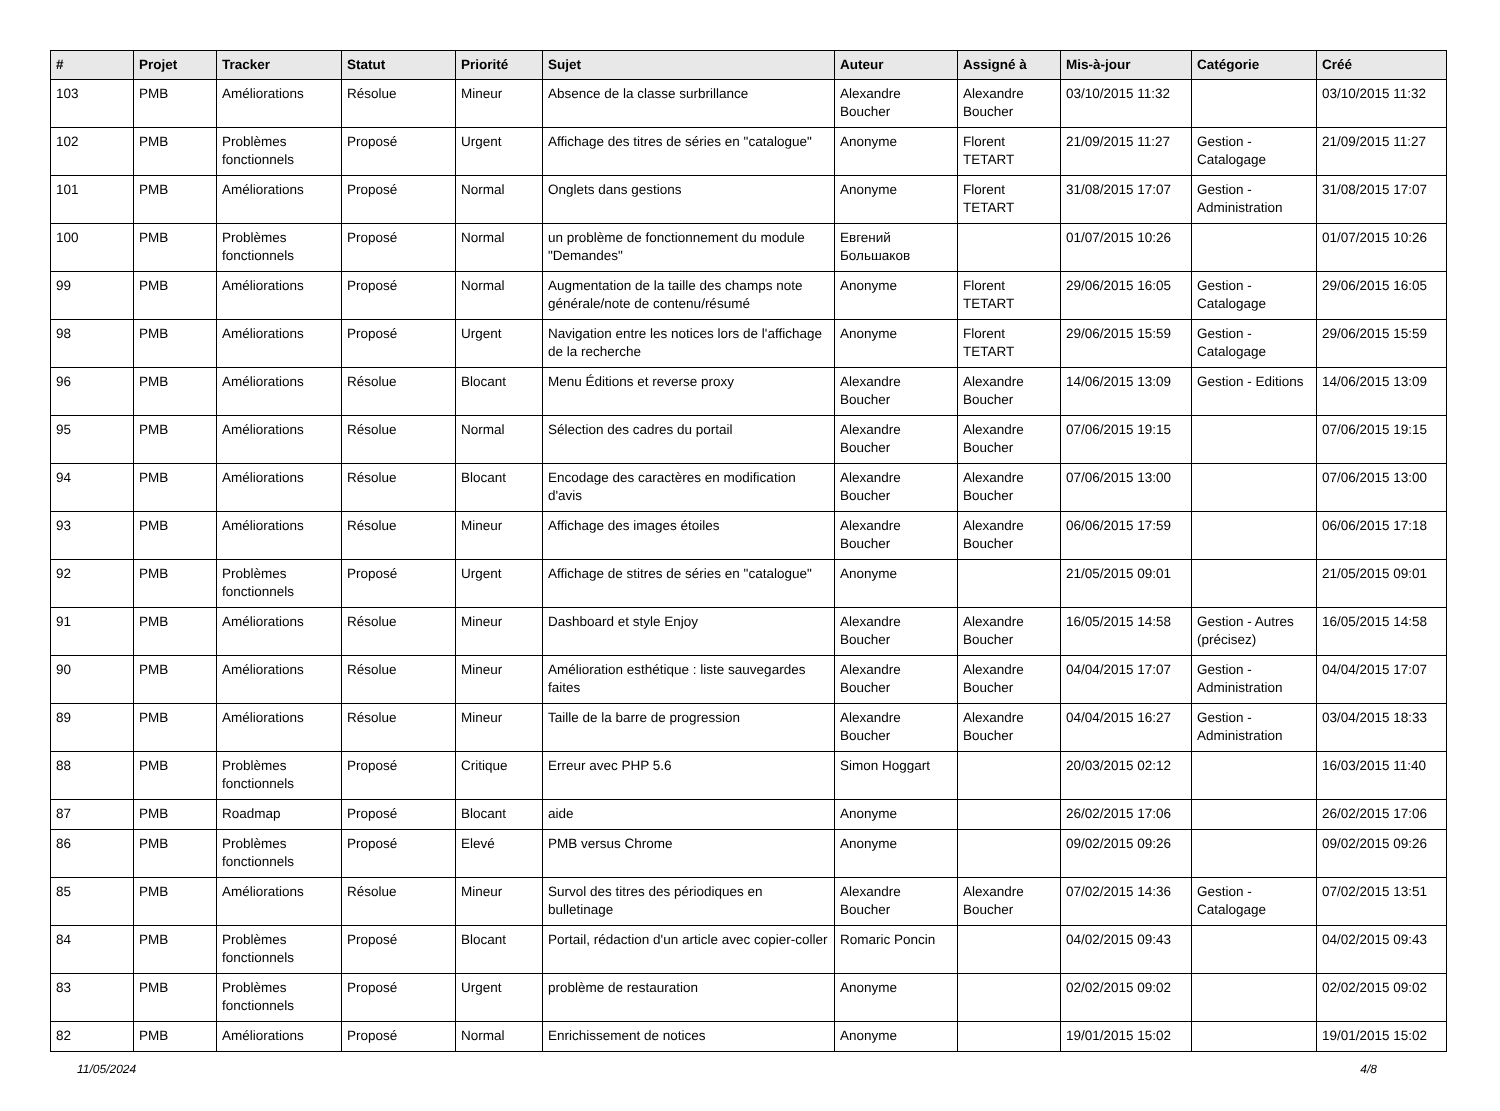| # | Projet | Tracker | Statut | Priorité | Sujet | Auteur | Assigné à | Mis-à-jour | Catégorie | Créé |
| --- | --- | --- | --- | --- | --- | --- | --- | --- | --- | --- |
| 103 | PMB | Améliorations | Résolue | Mineur | Absence de la classe surbrillance | Alexandre Boucher | Alexandre Boucher | 03/10/2015 11:32 | | 03/10/2015 11:32 |
| 102 | PMB | Problèmes fonctionnels | Proposé | Urgent | Affichage des titres de séries en "catalogue" | Anonyme | Florent TETART | 21/09/2015 11:27 | Gestion - Catalogage | 21/09/2015 11:27 |
| 101 | PMB | Améliorations | Proposé | Normal | Onglets dans gestions | Anonyme | Florent TETART | 31/08/2015 17:07 | Gestion - Administration | 31/08/2015 17:07 |
| 100 | PMB | Problèmes fonctionnels | Proposé | Normal | un problème de fonctionnement du module "Demandes" | Евгений Большаков | | 01/07/2015 10:26 | | 01/07/2015 10:26 |
| 99 | PMB | Améliorations | Proposé | Normal | Augmentation de la taille des champs note générale/note de contenu/résumé | Anonyme | Florent TETART | 29/06/2015 16:05 | Gestion - Catalogage | 29/06/2015 16:05 |
| 98 | PMB | Améliorations | Proposé | Urgent | Navigation entre les notices lors de l'affichage de la recherche | Anonyme | Florent TETART | 29/06/2015 15:59 | Gestion - Catalogage | 29/06/2015 15:59 |
| 96 | PMB | Améliorations | Résolue | Blocant | Menu Éditions et reverse proxy | Alexandre Boucher | Alexandre Boucher | 14/06/2015 13:09 | Gestion - Editions | 14/06/2015 13:09 |
| 95 | PMB | Améliorations | Résolue | Normal | Sélection des cadres du portail | Alexandre Boucher | Alexandre Boucher | 07/06/2015 19:15 | | 07/06/2015 19:15 |
| 94 | PMB | Améliorations | Résolue | Blocant | Encodage des caractères en modification d'avis | Alexandre Boucher | Alexandre Boucher | 07/06/2015 13:00 | | 07/06/2015 13:00 |
| 93 | PMB | Améliorations | Résolue | Mineur | Affichage des images étoiles | Alexandre Boucher | Alexandre Boucher | 06/06/2015 17:59 | | 06/06/2015 17:18 |
| 92 | PMB | Problèmes fonctionnels | Proposé | Urgent | Affichage de stitres de séries en "catalogue" | Anonyme | | 21/05/2015 09:01 | | 21/05/2015 09:01 |
| 91 | PMB | Améliorations | Résolue | Mineur | Dashboard et style Enjoy | Alexandre Boucher | Alexandre Boucher | 16/05/2015 14:58 | Gestion - Autres (précisez) | 16/05/2015 14:58 |
| 90 | PMB | Améliorations | Résolue | Mineur | Amélioration esthétique : liste sauvegardes faites | Alexandre Boucher | Alexandre Boucher | 04/04/2015 17:07 | Gestion - Administration | 04/04/2015 17:07 |
| 89 | PMB | Améliorations | Résolue | Mineur | Taille de la barre de progression | Alexandre Boucher | Alexandre Boucher | 04/04/2015 16:27 | Gestion - Administration | 03/04/2015 18:33 |
| 88 | PMB | Problèmes fonctionnels | Proposé | Critique | Erreur avec PHP 5.6 | Simon Hoggart | | 20/03/2015 02:12 | | 16/03/2015 11:40 |
| 87 | PMB | Roadmap | Proposé | Blocant | aide | Anonyme | | 26/02/2015 17:06 | | 26/02/2015 17:06 |
| 86 | PMB | Problèmes fonctionnels | Proposé | Elevé | PMB versus Chrome | Anonyme | | 09/02/2015 09:26 | | 09/02/2015 09:26 |
| 85 | PMB | Améliorations | Résolue | Mineur | Survol des titres des périodiques en bulletinage | Alexandre Boucher | Alexandre Boucher | 07/02/2015 14:36 | Gestion - Catalogage | 07/02/2015 13:51 |
| 84 | PMB | Problèmes fonctionnels | Proposé | Blocant | Portail, rédaction d'un article avec copier-coller | Romaric Poncin | | 04/02/2015 09:43 | | 04/02/2015 09:43 |
| 83 | PMB | Problèmes fonctionnels | Proposé | Urgent | problème de restauration | Anonyme | | 02/02/2015 09:02 | | 02/02/2015 09:02 |
| 82 | PMB | Améliorations | Proposé | Normal | Enrichissement de notices | Anonyme | | 19/01/2015 15:02 | | 19/01/2015 15:02 |
11/05/2024 4/8